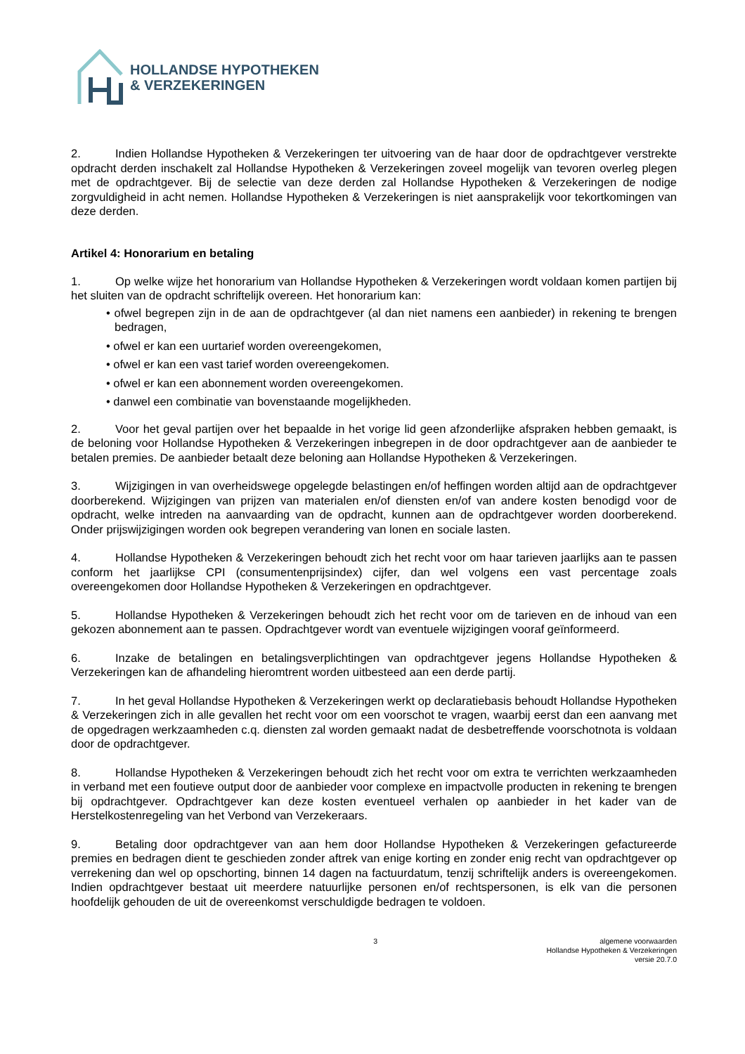HOLLANDSE HYPOTHEKEN
& VERZEKERINGEN
2. Indien Hollandse Hypotheken & Verzekeringen ter uitvoering van de haar door de opdrachtgever verstrekte opdracht derden inschakelt zal Hollandse Hypotheken & Verzekeringen zoveel mogelijk van tevoren overleg plegen met de opdrachtgever. Bij de selectie van deze derden zal Hollandse Hypotheken & Verzekeringen de nodige zorgvuldigheid in acht nemen. Hollandse Hypotheken & Verzekeringen is niet aansprakelijk voor tekortkomingen van deze derden.
Artikel 4: Honorarium en betaling
1. Op welke wijze het honorarium van Hollandse Hypotheken & Verzekeringen wordt voldaan komen partijen bij het sluiten van de opdracht schriftelijk overeen. Het honorarium kan:
• ofwel begrepen zijn in de aan de opdrachtgever (al dan niet namens een aanbieder) in rekening te brengen bedragen,
• ofwel er kan een uurtarief worden overeengekomen,
• ofwel er kan een vast tarief worden overeengekomen.
• ofwel er kan een abonnement worden overeengekomen.
• danwel een combinatie van bovenstaande mogelijkheden.
2. Voor het geval partijen over het bepaalde in het vorige lid geen afzonderlijke afspraken hebben gemaakt, is de beloning voor Hollandse Hypotheken & Verzekeringen inbegrepen in de door opdrachtgever aan de aanbieder te betalen premies. De aanbieder betaalt deze beloning aan Hollandse Hypotheken & Verzekeringen.
3. Wijzigingen in van overheidswege opgelegde belastingen en/of heffingen worden altijd aan de opdrachtgever doorberekend. Wijzigingen van prijzen van materialen en/of diensten en/of van andere kosten benodigd voor de opdracht, welke intreden na aanvaarding van de opdracht, kunnen aan de opdrachtgever worden doorberekend. Onder prijswijzigingen worden ook begrepen verandering van lonen en sociale lasten.
4. Hollandse Hypotheken & Verzekeringen behoudt zich het recht voor om haar tarieven jaarlijks aan te passen conform het jaarlijkse CPI (consumentenprijsindex) cijfer, dan wel volgens een vast percentage zoals overeengekomen door Hollandse Hypotheken & Verzekeringen en opdrachtgever.
5. Hollandse Hypotheken & Verzekeringen behoudt zich het recht voor om de tarieven en de inhoud van een gekozen abonnement aan te passen. Opdrachtgever wordt van eventuele wijzigingen vooraf geïnformeerd.
6. Inzake de betalingen en betalingsverplichtingen van opdrachtgever jegens Hollandse Hypotheken & Verzekeringen kan de afhandeling hieromtrent worden uitbesteed aan een derde partij.
7. In het geval Hollandse Hypotheken & Verzekeringen werkt op declaratiebasis behoudt Hollandse Hypotheken & Verzekeringen zich in alle gevallen het recht voor om een voorschot te vragen, waarbij eerst dan een aanvang met de opgedragen werkzaamheden c.q. diensten zal worden gemaakt nadat de desbetreffende voorschotnota is voldaan door de opdrachtgever.
8. Hollandse Hypotheken & Verzekeringen behoudt zich het recht voor om extra te verrichten werkzaamheden in verband met een foutieve output door de aanbieder voor complexe en impactvolle producten in rekening te brengen bij opdrachtgever. Opdrachtgever kan deze kosten eventueel verhalen op aanbieder in het kader van de Herstelkostenregeling van het Verbond van Verzekeraars.
9. Betaling door opdrachtgever van aan hem door Hollandse Hypotheken & Verzekeringen gefactureerde premies en bedragen dient te geschieden zonder aftrek van enige korting en zonder enig recht van opdrachtgever op verrekening dan wel op opschorting, binnen 14 dagen na factuurdatum, tenzij schriftelijk anders is overeengekomen. Indien opdrachtgever bestaat uit meerdere natuurlijke personen en/of rechtspersonen, is elk van die personen hoofdelijk gehouden de uit de overeenkomst verschuldigde bedragen te voldoen.
3 algemene voorwaarden
Hollandse Hypotheken & Verzekeringen
versie 20.7.0